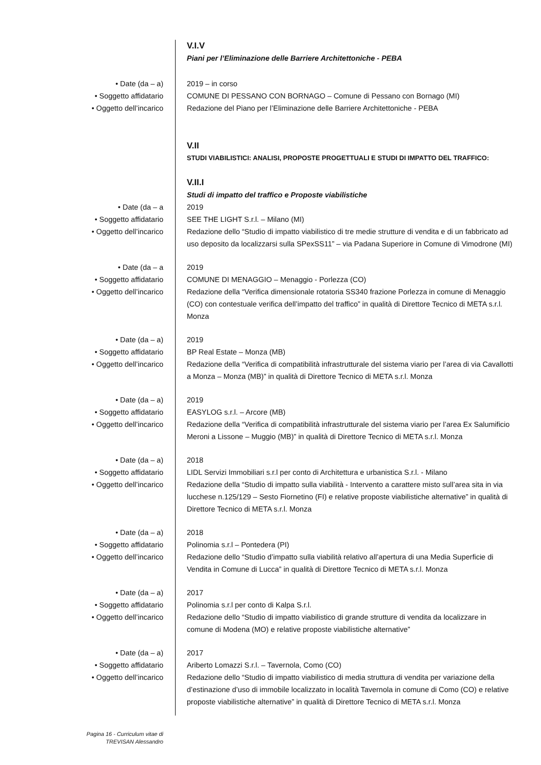V.I.V
Piani per l’Eliminazione delle Barriere Architettoniche - PEBA
• Date (da – a) 2019 – in corso
• Soggetto affidatario COMUNE DI PESSANO CON BORNAGO – Comune di Pessano con Bornago (MI)
• Oggetto dell’incarico Redazione del Piano per l’Eliminazione delle Barriere Architettoniche - PEBA
V.II
STUDI VIABILISTICI: ANALISI, PROPOSTE PROGETTUALI E STUDI DI IMPATTO DEL TRAFFICO:
V.II.I
Studi di impatto del traffico e Proposte viabilistiche
• Date (da – a 2019
• Soggetto affidatario SEE THE LIGHT S.r.l. – Milano (MI)
• Oggetto dell’incarico Redazione dello “Studio di impatto viabilistico di tre medie strutture di vendita e di un fabbricato ad uso deposito da localizzarsi sulla SPexSS11” – via Padana Superiore in Comune di Vimodrone (MI)
• Date (da – a 2019
• Soggetto affidatario COMUNE DI MENAGGIO – Menaggio - Porlezza (CO)
• Oggetto dell’incarico Redazione della “Verifica dimensionale rotatoria SS340 frazione Porlezza in comune di Menaggio (CO) con contestuale verifica dell’impatto del traffico” in qualità di Direttore Tecnico di META s.r.l. Monza
• Date (da – a) 2019
• Soggetto affidatario BP Real Estate – Monza (MB)
• Oggetto dell’incarico Redazione della “Verifica di compatibilità infrastrutturale del sistema viario per l’area di via Cavallotti a Monza – Monza (MB)” in qualità di Direttore Tecnico di META s.r.l. Monza
• Date (da – a) 2019
• Soggetto affidatario EASYLOG s.r.l. – Arcore (MB)
• Oggetto dell’incarico Redazione della “Verifica di compatibilità infrastrutturale del sistema viario per l’area Ex Salumificio Meroni a Lissone – Muggio (MB)” in qualità di Direttore Tecnico di META s.r.l. Monza
• Date (da – a) 2018
• Soggetto affidatario LIDL Servizi Immobiliari s.r.l per conto di Architettura e urbanistica S.r.l. - Milano
• Oggetto dell’incarico Redazione della “Studio di impatto sulla viabilità - Intervento a carattere misto sull’area sita in via lucchese n.125/129 – Sesto Fiornetino (FI) e relative proposte viabilistiche alternative” in qualità di Direttore Tecnico di META s.r.l. Monza
• Date (da – a) 2018
• Soggetto affidatario Polinomia s.r.l – Pontedera (PI)
• Oggetto dell’incarico Redazione dello “Studio d’impatto sulla viabilità relativo all’apertura di una Media Superficie di Vendita in Comune di Lucca” in qualità di Direttore Tecnico di META s.r.l. Monza
• Date (da – a) 2017
• Soggetto affidatario Polinomia s.r.l per conto di Kalpa S.r.l.
• Oggetto dell’incarico Redazione dello “Studio di impatto viabilistico di grande strutture di vendita da localizzare in comune di Modena (MO) e relative proposte viabilistiche alternative”
• Date (da – a) 2017
• Soggetto affidatario Ariberto Lomazzi S.r.l. – Tavernola, Como (CO)
• Oggetto dell’incarico Redazione dello “Studio di impatto viabilistico di media struttura di vendita per variazione della d’estinazione d’uso di immobile localizzato in località Tavernola in comune di Como (CO) e relative proposte viabilistiche alternative” in qualità di Direttore Tecnico di META s.r.l. Monza
Pagina 16 - Curriculum vitae di
TREVISAN Alessandro